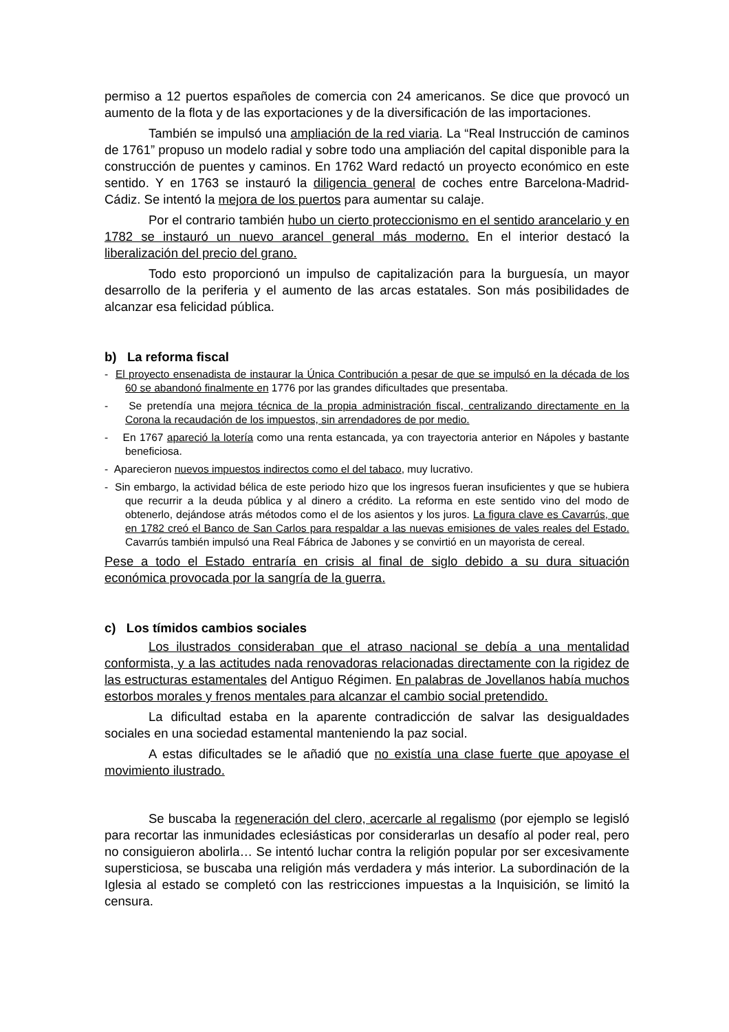permiso a 12 puertos españoles de comercia con 24 americanos. Se dice que provocó un aumento de la flota y de las exportaciones y de la diversificación de las importaciones.
También se impulsó una ampliación de la red viaria. La “Real Instrucción de caminos de 1761” propuso un modelo radial y sobre todo una ampliación del capital disponible para la construcción de puentes y caminos. En 1762 Ward redactó un proyecto económico en este sentido. Y en 1763 se instauró la diligencia general de coches entre Barcelona-Madrid-Cádiz. Se intentó la mejora de los puertos para aumentar su calaje.
Por el contrario también hubo un cierto proteccionismo en el sentido arancelario y en 1782 se instauró un nuevo arancel general más moderno. En el interior destacó la liberalización del precio del grano.
Todo esto proporcionó un impulso de capitalización para la burguesía, un mayor desarrollo de la periferia y el aumento de las arcas estatales. Son más posibilidades de alcanzar esa felicidad pública.
b) La reforma fiscal
- El proyecto ensenadista de instaurar la Única Contribución a pesar de que se impulsó en la década de los 60 se abandonó finalmente en 1776 por las grandes dificultades que presentaba.
- Se pretendía una mejora técnica de la propia administración fiscal, centralizando directamente en la Corona la recaudación de los impuestos, sin arrendadores de por medio.
- En 1767 apareció la lotería como una renta estancada, ya con trayectoria anterior en Nápoles y bastante beneficiosa.
- Aparecieron nuevos impuestos indirectos como el del tabaco, muy lucrativo.
- Sin embargo, la actividad bélica de este periodo hizo que los ingresos fueran insuficientes y que se hubiera que recurrir a la deuda pública y al dinero a crédito. La reforma en este sentido vino del modo de obtenerlo, dejándose atrás métodos como el de los asientos y los juros. La figura clave es Cavarrús, que en 1782 creó el Banco de San Carlos para respaldar a las nuevas emisiones de vales reales del Estado. Cavarrús también impulsó una Real Fábrica de Jabones y se convirtió en un mayorista de cereal.
Pese a todo el Estado entraría en crisis al final de siglo debido a su dura situación económica provocada por la sangría de la guerra.
c) Los tímidos cambios sociales
Los ilustrados consideraban que el atraso nacional se debía a una mentalidad conformista, y a las actitudes nada renovadoras relacionadas directamente con la rigidez de las estructuras estamentales del Antiguo Régimen. En palabras de Jovellanos había muchos estorbos morales y frenos mentales para alcanzar el cambio social pretendido.
La dificultad estaba en la aparente contradicción de salvar las desigualdades sociales en una sociedad estamental manteniendo la paz social.
A estas dificultades se le añadió que no existía una clase fuerte que apoyase el movimiento ilustrado.
Se buscaba la regeneración del clero, acercarle al regalismo (por ejemplo se legisló para recortar las inmunidades eclesiásticas por considerarlas un desafío al poder real, pero no consiguieron abolirla… Se intentó luchar contra la religión popular por ser excesivamente supersticiosa, se buscaba una religión más verdadera y más interior. La subordinación de la Iglesia al estado se completó con las restricciones impuestas a la Inquisición, se limitó la censura.